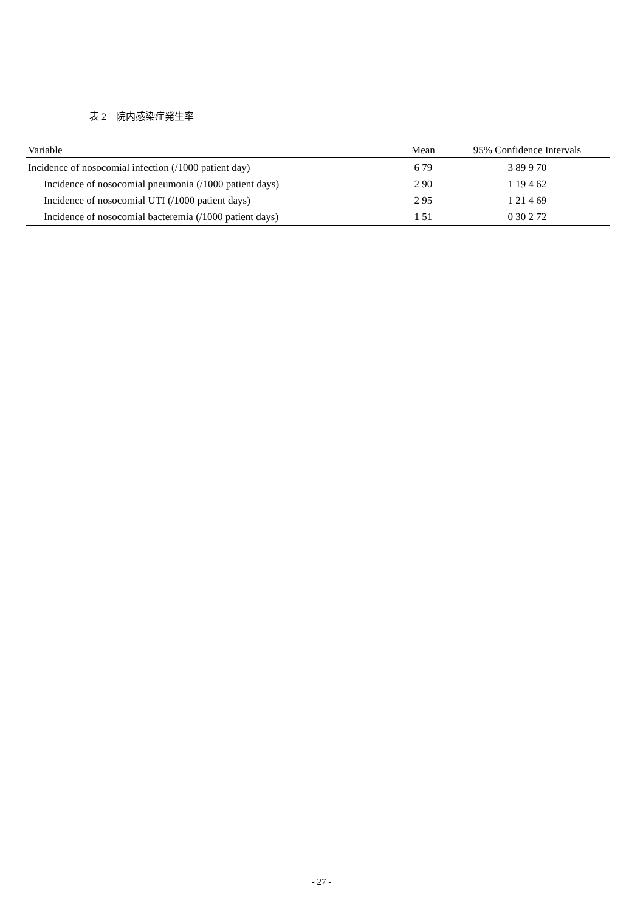表 2　院内感染症発生率
| Variable | Mean | 95% Confidence Intervals |
| --- | --- | --- |
| Incidence of nosocomial infection (/1000 patient day) | 6 79 | 3 89 9 70 |
| Incidence of nosocomial pneumonia (/1000 patient days) | 2 90 | 1 19 4 62 |
| Incidence of nosocomial UTI (/1000 patient days) | 2 95 | 1 21 4 69 |
| Incidence of nosocomial bacteremia (/1000 patient days) | 1 51 | 0 30 2 72 |
- 27 -